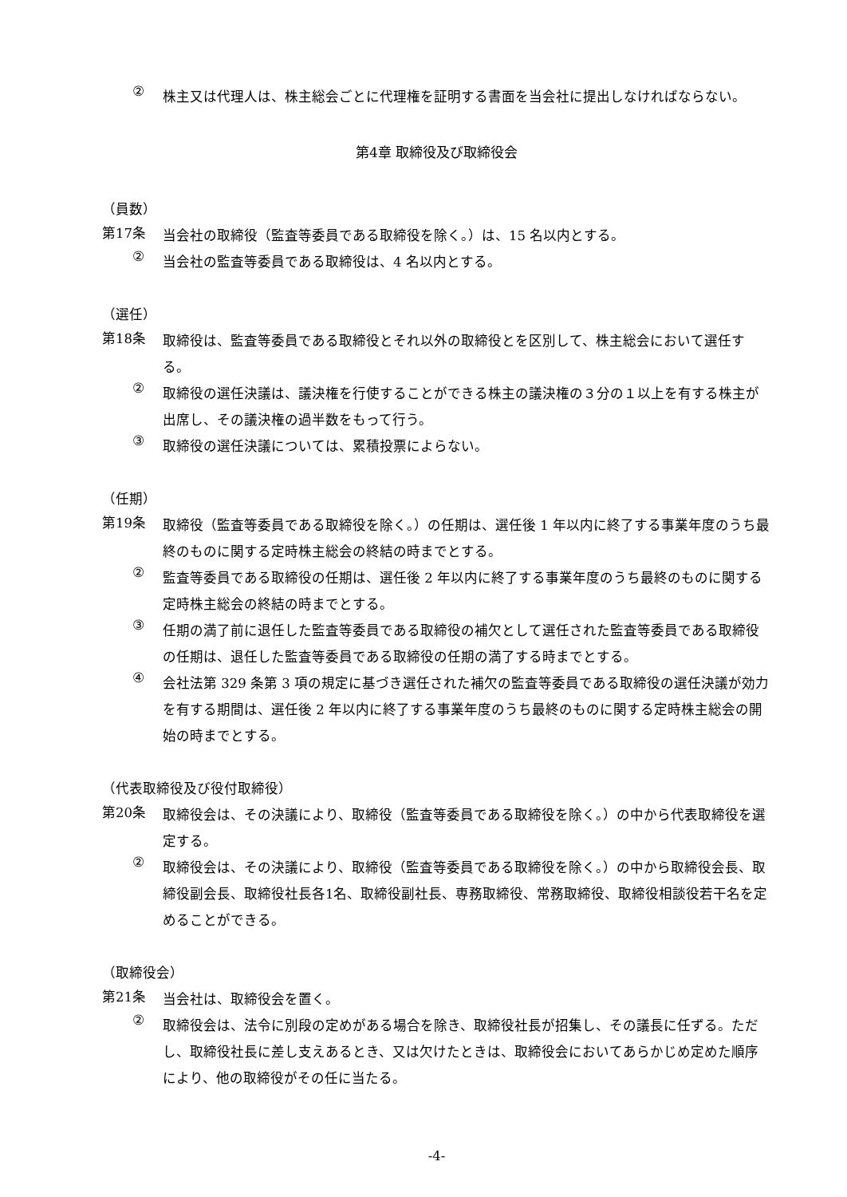②
株主又は代理人は、株主総会ごとに代理権を証明する書面を当会社に提出しなければならない。
第4章 取締役及び取締役会
（員数）
第17条
当会社の取締役（監査等委員である取締役を除く。）は、15 名以内とする。
②
当会社の監査等委員である取締役は、4 名以内とする。
（選任）
第18条
取締役は、監査等委員である取締役とそれ以外の取締役とを区別して、株主総会において選任する。
②
取締役の選任決議は、議決権を行使することができる株主の議決権の３分の１以上を有する株主が出席し、その議決権の過半数をもって行う。
③
取締役の選任決議については、累積投票によらない。
（任期）
第19条
取締役（監査等委員である取締役を除く。）の任期は、選任後 1 年以内に終了する事業年度のうち最終のものに関する定時株主総会の終結の時までとする。
②
監査等委員である取締役の任期は、選任後 2 年以内に終了する事業年度のうち最終のものに関する定時株主総会の終結の時までとする。
③
任期の満了前に退任した監査等委員である取締役の補欠として選任された監査等委員である取締役の任期は、退任した監査等委員である取締役の任期の満了する時までとする。
④
会社法第 329 条第 3 項の規定に基づき選任された補欠の監査等委員である取締役の選任決議が効力を有する期間は、選任後 2 年以内に終了する事業年度のうち最終のものに関する定時株主総会の開始の時までとする。
（代表取締役及び役付取締役）
第20条
取締役会は、その決議により、取締役（監査等委員である取締役を除く。）の中から代表取締役を選定する。
②
取締役会は、その決議により、取締役（監査等委員である取締役を除く。）の中から取締役会長、取締役副会長、取締役社長各1名、取締役副社長、専務取締役、常務取締役、取締役相談役若干名を定めることができる。
（取締役会）
第21条
当会社は、取締役会を置く。
②
取締役会は、法令に別段の定めがある場合を除き、取締役社長が招集し、その議長に任ずる。ただし、取締役社長に差し支えあるとき、又は欠けたときは、取締役会においてあらかじめ定めた順序により、他の取締役がその任に当たる。
-4-